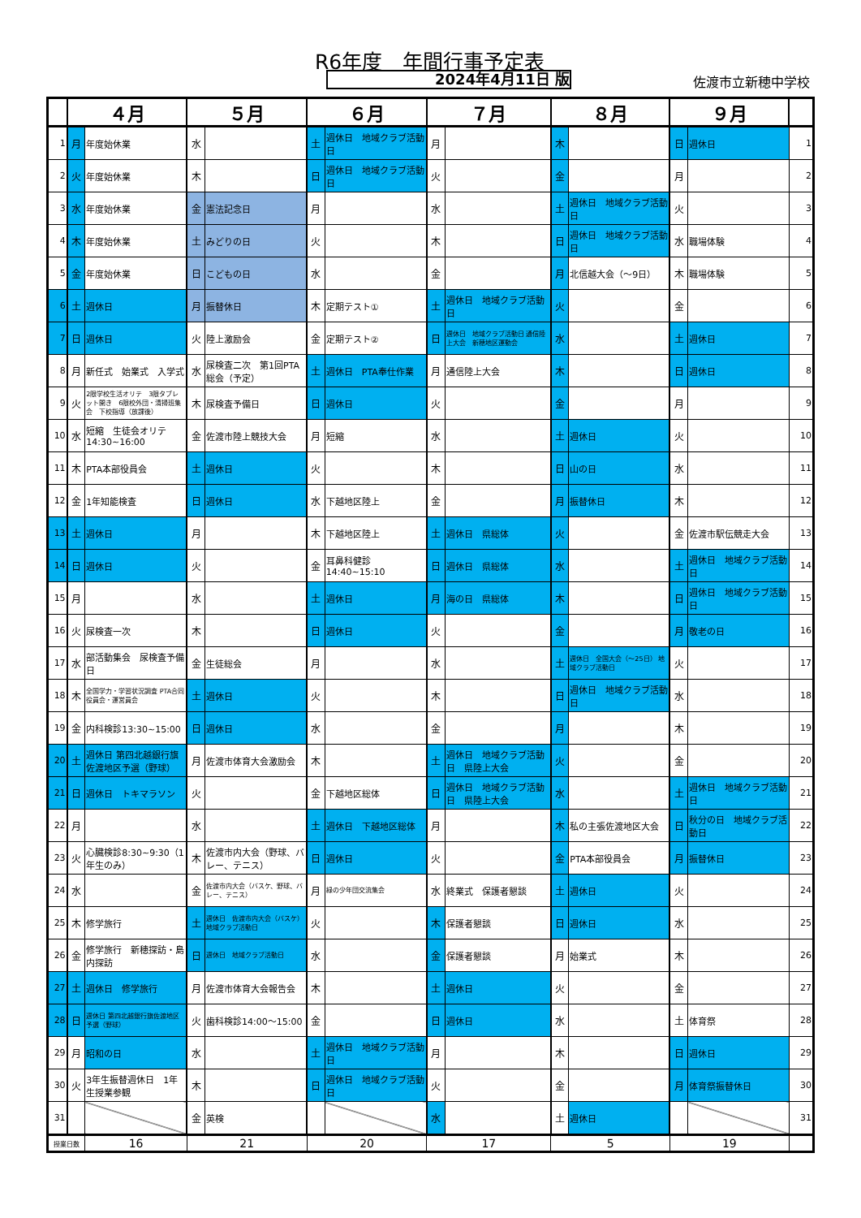R6年度　年間行事予定表
2024年4月11日 版 佐渡市立新穂中学校
| | ４月 | | ５月 | | ６月 | | ７月 | | ８月 | | ９月 | | |
| --- | --- | --- | --- | --- | --- | --- | --- | --- | --- | --- | --- | --- | --- |
| 1 | 月 | 年度始休業 | 水 | | 土 | 週休日 地域クラブ活動日 | 月 | | 木 | | 日 | 週休日 | 1 |
| 2 | 火 | 年度始休業 | 木 | | 日 | 週休日 地域クラブ活動日 | 火 | | 金 | | 月 | | 2 |
| 3 | 水 | 年度始休業 | 金 | 憲法記念日 | 月 | | 水 | | 土 | 週休日 地域クラブ活動日 | 火 | | 3 |
| 4 | 木 | 年度始休業 | 土 | みどりの日 | 火 | | 木 | | 日 | 週休日 地域クラブ活動日 | 水 | 職場体験 | 4 |
| 5 | 金 | 年度始休業 | 日 | こどもの日 | 水 | | 金 | | 月 | 北信越大会（～9日） | 木 | 職場体験 | 5 |
| 6 | 土 | 週休日 | 月 | 振替休日 | 木 | 定期テスト① | 土 | 週休日 地域クラブ活動日 | 火 | | 金 | | 6 |
| 7 | 日 | 週休日 | 火 | 陸上激励会 | 金 | 定期テスト② | 日 | 週休日 地域クラブ活動日 通信陸上大会 新穂地区運動会 | 水 | | 土 | 週休日 | 7 |
| 8 | 月 | 新任式 始業式 入学式 | 水 | 尿検査二次 第1回PTA総会（予定） | 土 | 週休日 PTA奉仕作業 | 月 | 通信陸上大会 | 木 | | 日 | 週休日 | 8 |
| 9 | 火 | 2限学校生活オリテ 3限タブレット開き 6限校外団・清掃班集会 下校指導（放課後） | 木 | 尿検査予備日 | 日 | 週休日 | 火 | | 金 | | 月 | | 9 |
| 10 | 水 | 短縮 生徒会オリテ 14:30~16:00 | 金 | 佐渡市陸上競技大会 | 月 | 短縮 | 水 | | 土 | 週休日 | 火 | | 10 |
| 11 | 木 | PTA本部役員会 | 土 | 週休日 | 火 | | 木 | | 日 | 山の日 | 水 | | 11 |
| 12 | 金 | 1年知能検査 | 日 | 週休日 | 水 | 下越地区陸上 | 金 | | 月 | 振替休日 | 木 | | 12 |
| 13 | 土 | 週休日 | 月 | | 木 | 下越地区陸上 | 土 | 週休日 県総体 | 火 | | 金 | 佐渡市駅伝競走大会 | 13 |
| 14 | 日 | 週休日 | 火 | | 金 | 耳鼻科健診 14:40~15:10 | 日 | 週休日 県総体 | 水 | | 土 | 週休日 地域クラブ活動日 | 14 |
| 15 | 月 | | 水 | | 土 | 週休日 | 月 | 海の日 県総体 | 木 | | 日 | 週休日 地域クラブ活動日 | 15 |
| 16 | 火 | 尿検査一次 | 木 | | 日 | 週休日 | 火 | | 金 | | 月 | 敬老の日 | 16 |
| 17 | 水 | 部活動集会 尿検査予備日 | 金 | 生徒総会 | 月 | | 水 | | 土 | 週休日 全国大会（～25日） 地域クラブ活動日 | 火 | | 17 |
| 18 | 木 | 全国学力・学習状況調査 PTA合同役員会・運営員会 | 土 | 週休日 | 火 | | 木 | | 日 | 週休日 地域クラブ活動日 | 水 | | 18 |
| 19 | 金 | 内科検診13:30~15:00 | 日 | 週休日 | 水 | | 金 | | 月 | | 木 | | 19 |
| 20 | 土 | 週休日 第四北越銀行旗佐渡地区予選（野球） | 月 | 佐渡市体育大会激励会 | 木 | | 土 | 週休日 地域クラブ活動日 県陸上大会 | 火 | | 金 | | 20 |
| 21 | 日 | 週休日 トキマラソン | 火 | | 金 | 下越地区総体 | 日 | 週休日 地域クラブ活動日 県陸上大会 | 水 | | 土 | 週休日 地域クラブ活動日 | 21 |
| 22 | 月 | | 水 | | 土 | 週休日 下越地区総体 | 月 | | 木 | 私の主張佐渡地区大会 | 日 | 秋分の日 地域クラブ活動日 | 22 |
| 23 | 火 | 心臓検診8:30~9:30（1年生のみ） | 木 | 佐渡市内大会（野球、バレー、テニス） | 日 | 週休日 | 火 | | 金 | PTA本部役員会 | 月 | 振替休日 | 23 |
| 24 | 水 | | 金 | 佐渡市内大会（バスケ、野球、バレー、テニス） | 月 | 緑の少年団交流集会 | 水 | 終業式 保護者懇談 | 土 | 週休日 | 火 | | 24 |
| 25 | 木 | 修学旅行 | 土 | 週休日 佐渡市内大会（バスケ） 地域クラブ活動日 | 火 | | 木 | 保護者懇談 | 日 | 週休日 | 水 | | 25 |
| 26 | 金 | 修学旅行 新穂探訪・島内探訪 | 日 | 週休日 地域クラブ活動日 | 水 | | 金 | 保護者懇談 | 月 | 始業式 | 木 | | 26 |
| 27 | 土 | 週休日 修学旅行 | 月 | 佐渡市体育大会報告会 | 木 | | 土 | 週休日 | 火 | | 金 | | 27 |
| 28 | 日 | 週休日 第四北越銀行旗佐渡地区予選（野球） | 火 | 歯科検診14:00～15:00 | 金 | | 日 | 週休日 | 水 | | 土 | 体育祭 | 28 |
| 29 | 月 | 昭和の日 | 水 | | 土 | 週休日 地域クラブ活動日 | 月 | | 木 | | 日 | 週休日 | 29 |
| 30 | 火 | 3年生振替週休日 1年生授業参観 | 木 | | 日 | 週休日 地域クラブ活動日 | 火 | | 金 | | 月 | 体育祭振替休日 | 30 |
| 31 | | | 金 | 英検 | | | 水 | | 土 | 週休日 | | | 31 |
| 授業日数 | | 16 | 21 | | 20 | | 17 | | 5 | | 19 | | |